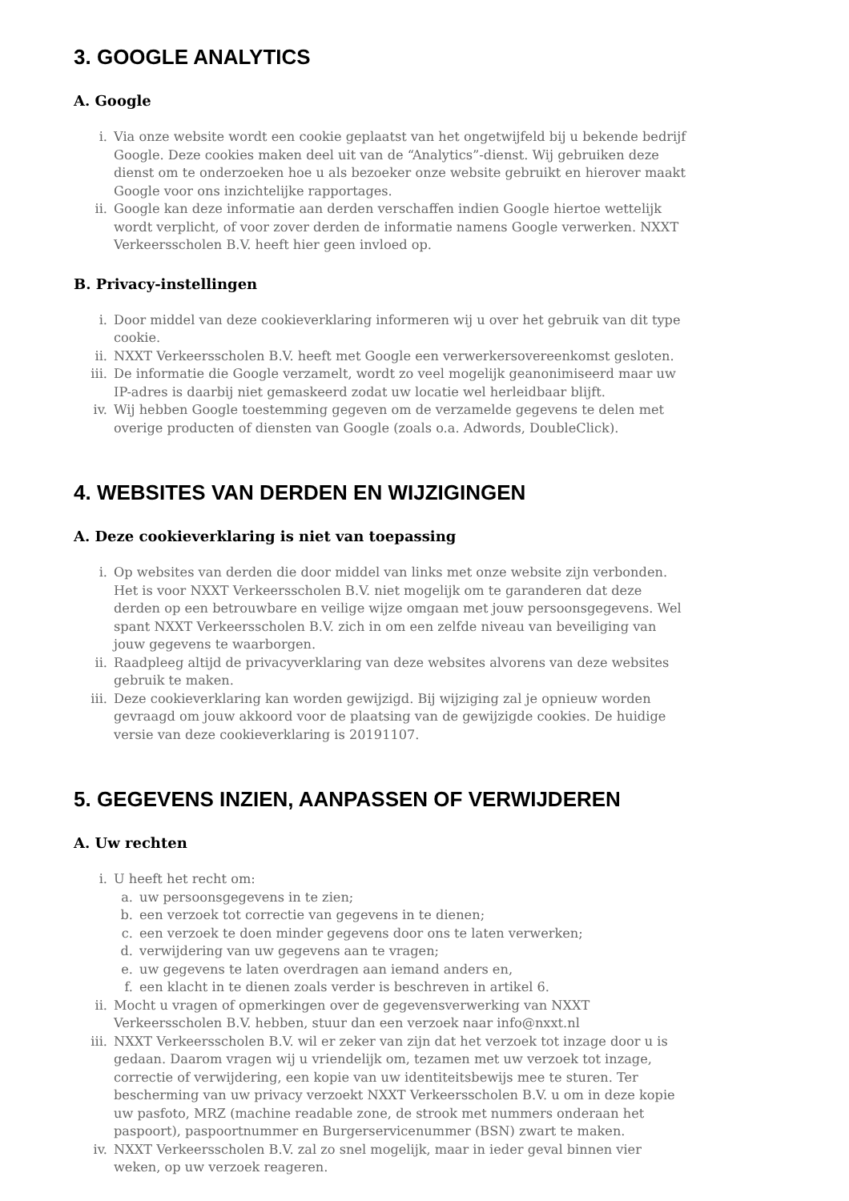3. GOOGLE ANALYTICS
A. Google
i. Via onze website wordt een cookie geplaatst van het ongetwijfeld bij u bekende bedrijf Google. Deze cookies maken deel uit van de “Analytics”-dienst. Wij gebruiken deze dienst om te onderzoeken hoe u als bezoeker onze website gebruikt en hierover maakt Google voor ons inzichtelijke rapportages.
ii. Google kan deze informatie aan derden verschaffen indien Google hiertoe wettelijk wordt verplicht, of voor zover derden de informatie namens Google verwerken. NXXT Verkeersscholen B.V. heeft hier geen invloed op.
B. Privacy-instellingen
i. Door middel van deze cookieverklaring informeren wij u over het gebruik van dit type cookie.
ii. NXXT Verkeersscholen B.V. heeft met Google een verwerkersovereenkomst gesloten.
iii. De informatie die Google verzamelt, wordt zo veel mogelijk geanonimiseerd maar uw IP-adres is daarbij niet gemaskeerd zodat uw locatie wel herleidbaar blijft.
iv. Wij hebben Google toestemming gegeven om de verzamelde gegevens te delen met overige producten of diensten van Google (zoals o.a. Adwords, DoubleClick).
4. WEBSITES VAN DERDEN EN WIJZIGINGEN
A. Deze cookieverklaring is niet van toepassing
i. Op websites van derden die door middel van links met onze website zijn verbonden. Het is voor NXXT Verkeersscholen B.V. niet mogelijk om te garanderen dat deze derden op een betrouwbare en veilige wijze omgaan met jouw persoonsgegevens. Wel spant NXXT Verkeersscholen B.V. zich in om een zelfde niveau van beveiliging van jouw gegevens te waarborgen.
ii. Raadpleeg altijd de privacyverklaring van deze websites alvorens van deze websites gebruik te maken.
iii. Deze cookieverklaring kan worden gewijzigd. Bij wijziging zal je opnieuw worden gevraagd om jouw akkoord voor de plaatsing van de gewijzigde cookies. De huidige versie van deze cookieverklaring is 20191107.
5. GEGEVENS INZIEN, AANPASSEN OF VERWIJDEREN
A. Uw rechten
i. U heeft het recht om:
a. uw persoonsgegevens in te zien;
b. een verzoek tot correctie van gegevens in te dienen;
c. een verzoek te doen minder gegevens door ons te laten verwerken;
d. verwijdering van uw gegevens aan te vragen;
e. uw gegevens te laten overdragen aan iemand anders en,
f. een klacht in te dienen zoals verder is beschreven in artikel 6.
ii. Mocht u vragen of opmerkingen over de gegevensverwerking van NXXT Verkeersscholen B.V. hebben, stuur dan een verzoek naar info@nxxt.nl
iii. NXXT Verkeersscholen B.V. wil er zeker van zijn dat het verzoek tot inzage door u is gedaan. Daarom vragen wij u vriendelijk om, tezamen met uw verzoek tot inzage, correctie of verwijdering, een kopie van uw identiteitsbewijs mee te sturen. Ter bescherming van uw privacy verzoekt NXXT Verkeersscholen B.V. u om in deze kopie uw pasfoto, MRZ (machine readable zone, de strook met nummers onderaan het paspoort), paspoortnummer en Burgerservicenummer (BSN) zwart te maken.
iv. NXXT Verkeersscholen B.V. zal zo snel mogelijk, maar in ieder geval binnen vier weken, op uw verzoek reageren.